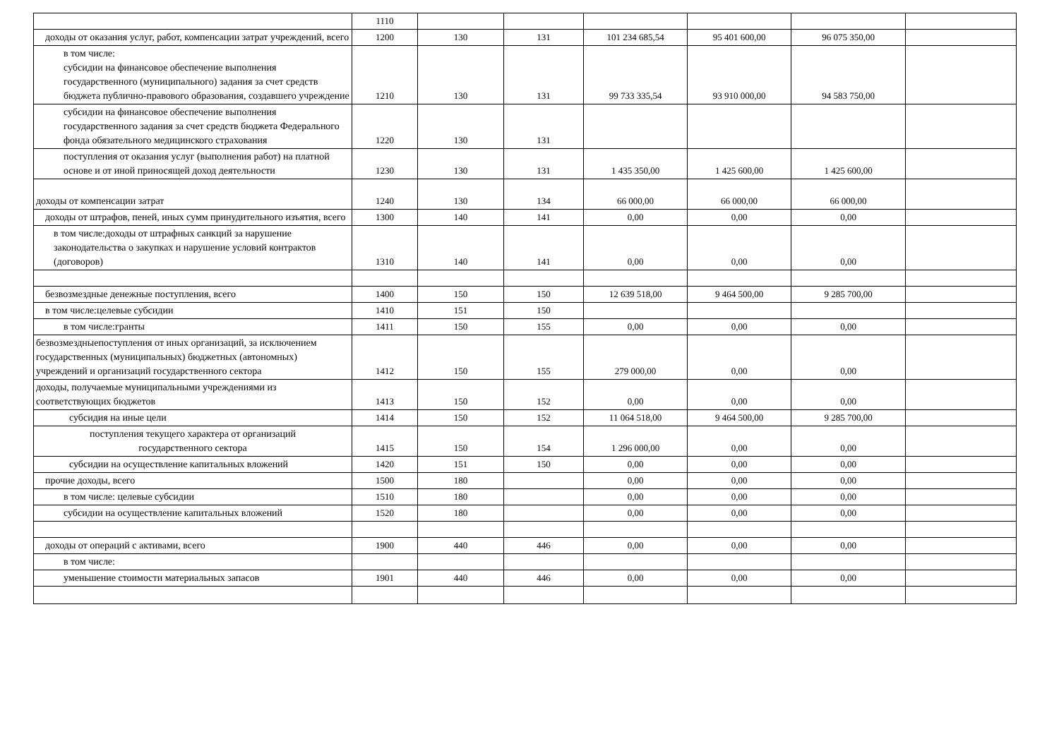| | 1110 | | | | | | |
| доходы от оказания услуг, работ, компенсации затрат учреждений, всего | 1200 | 130 | 131 | 101 234 685,54 | 95 401 600,00 | 96 075 350,00 | |
| в том числе: субсидии на финансовое обеспечение выполнения государственного (муниципального) задания за счет средств бюджета публично-правового образования, создавшего учреждение | 1210 | 130 | 131 | 99 733 335,54 | 93 910 000,00 | 94 583 750,00 | |
| субсидии на финансовое обеспечение выполнения государственного задания за счет средств бюджета Федерального фонда обязательного медицинского страхования | 1220 | 130 | 131 | | | | |
| поступления от оказания услуг (выполнения работ) на платной основе и от иной приносящей доход деятельности | 1230 | 130 | 131 | 1 435 350,00 | 1 425 600,00 | 1 425 600,00 | |
| доходы от компенсации затрат | 1240 | 130 | 134 | 66 000,00 | 66 000,00 | 66 000,00 | |
| доходы от штрафов, пеней, иных сумм принудительного изъятия, всего | 1300 | 140 | 141 | 0,00 | 0,00 | 0,00 | |
| в том числе:доходы от штрафных санкций за нарушение законодательства о закупках и нарушение условий контрактов (договоров) | 1310 | 140 | 141 | 0,00 | 0,00 | 0,00 | |
| безвозмездные денежные поступления, всего | 1400 | 150 | 150 | 12 639 518,00 | 9 464 500,00 | 9 285 700,00 | |
| в том числе:целевые субсидии | 1410 | 151 | 150 | | | | |
| в том числе:гранты | 1411 | 150 | 155 | 0,00 | 0,00 | 0,00 | |
| безвозмездныепоступления от иных организаций, за исключением государственных (муниципальных) бюджетных (автономных) учреждений и организаций государственного сектора | 1412 | 150 | 155 | 279 000,00 | 0,00 | 0,00 | |
| доходы, получаемые муниципальными учреждениями из соответствующих бюджетов | 1413 | 150 | 152 | 0,00 | 0,00 | 0,00 | |
| субсидия на иные цели | 1414 | 150 | 152 | 11 064 518,00 | 9 464 500,00 | 9 285 700,00 | |
| поступления текущего характера от организаций государственного сектора | 1415 | 150 | 154 | 1 296 000,00 | 0,00 | 0,00 | |
| субсидии на осуществление капитальных вложений | 1420 | 151 | 150 | 0,00 | 0,00 | 0,00 | |
| прочие доходы, всего | 1500 | 180 | | 0,00 | 0,00 | 0,00 | |
| в том числе: целевые субсидии | 1510 | 180 | | 0,00 | 0,00 | 0,00 | |
| субсидии на осуществление капитальных вложений | 1520 | 180 | | 0,00 | 0,00 | 0,00 | |
| доходы от операций с активами, всего | 1900 | 440 | 446 | 0,00 | 0,00 | 0,00 | |
| в том числе: | | | | | | | |
| уменьшение стоимости материальных запасов | 1901 | 440 | 446 | 0,00 | 0,00 | 0,00 | |